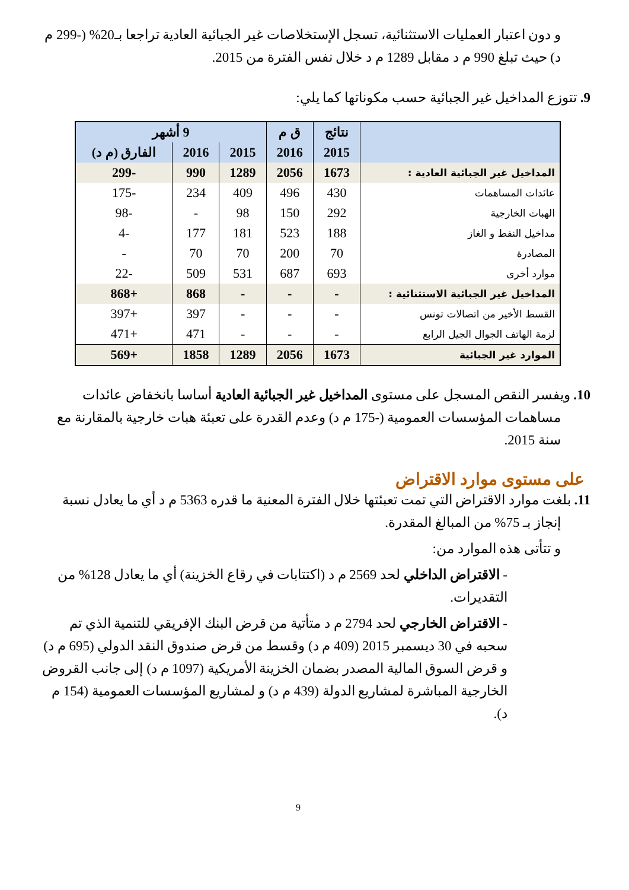و دون اعتبار العمليات الاستثنائية، تسجل الإستخلاصات غير الجبائية العادية تراجعا بـ20% (-299 م د) حيث تبلغ 990 م د مقابل 1289 م د خلال نفس الفترة من 2015.
9. تتوزع المداخيل غير الجبائية حسب مكوناتها كما يلي:
| | نتائج | ق م | 9 أشهر | | |
| --- | --- | --- | --- | --- | --- |
| | 2015 | 2016 | 2015 | 2016 | الفارق (م د) |
| المداخيل غير الجبائية العادية : | 1673 | 2056 | 1289 | 990 | -299 |
| عائدات المساهمات | 430 | 496 | 409 | 234 | -175 |
| الهبات الخارجية | 292 | 150 | 98 | - | -98 |
| مداخيل النفط و الغاز | 188 | 523 | 181 | 177 | -4 |
| المصادرة | 70 | 200 | 70 | 70 | - |
| موارد أخرى | 693 | 687 | 531 | 509 | -22 |
| المداخيل غير الجبائية الاستثنائية : | - | - | - | 868 | +868 |
| القسط الأخير من اتصالات تونس | - | - | - | 397 | +397 |
| لزمة الهاتف الجوال الجيل الرابع | - | - | - | 471 | +471 |
| الموارد غير الجبائية | 1673 | 2056 | 1289 | 1858 | +569 |
10. ويفسر النقص المسجل على مستوى المداخيل غير الجبائية العادية أساسا بانخفاض عائدات مساهمات المؤسسات العمومية (-175 م د) وعدم القدرة على تعبئة هبات خارجية بالمقارنة مع سنة 2015.
على مستوى موارد الاقتراض
11. بلغت موارد الاقتراض التي تمت تعبئتها خلال الفترة المعنية ما قدره 5363 م د أي ما يعادل نسبة إنجاز بـ 75% من المبالغ المقدرة.
و تتأتى هذه الموارد من:
- الاقتراض الداخلي لحد 2569 م د (اكتتابات في رقاع الخزينة) أي ما يعادل 128% من التقديرات.
- الاقتراض الخارجي لحد 2794 م د متأتية من قرض البنك الإفريقي للتنمية الذي تم سحبه في 30 ديسمبر 2015 (409 م د) وقسط من قرض صندوق النقد الدولي (695 م د) و قرض السوق المالية المصدر بضمان الخزينة الأمريكية (1097 م د) إلى جانب القروض الخارجية المباشرة لمشاريع الدولة (439 م د) و لمشاريع المؤسسات العمومية (154 م د).
9